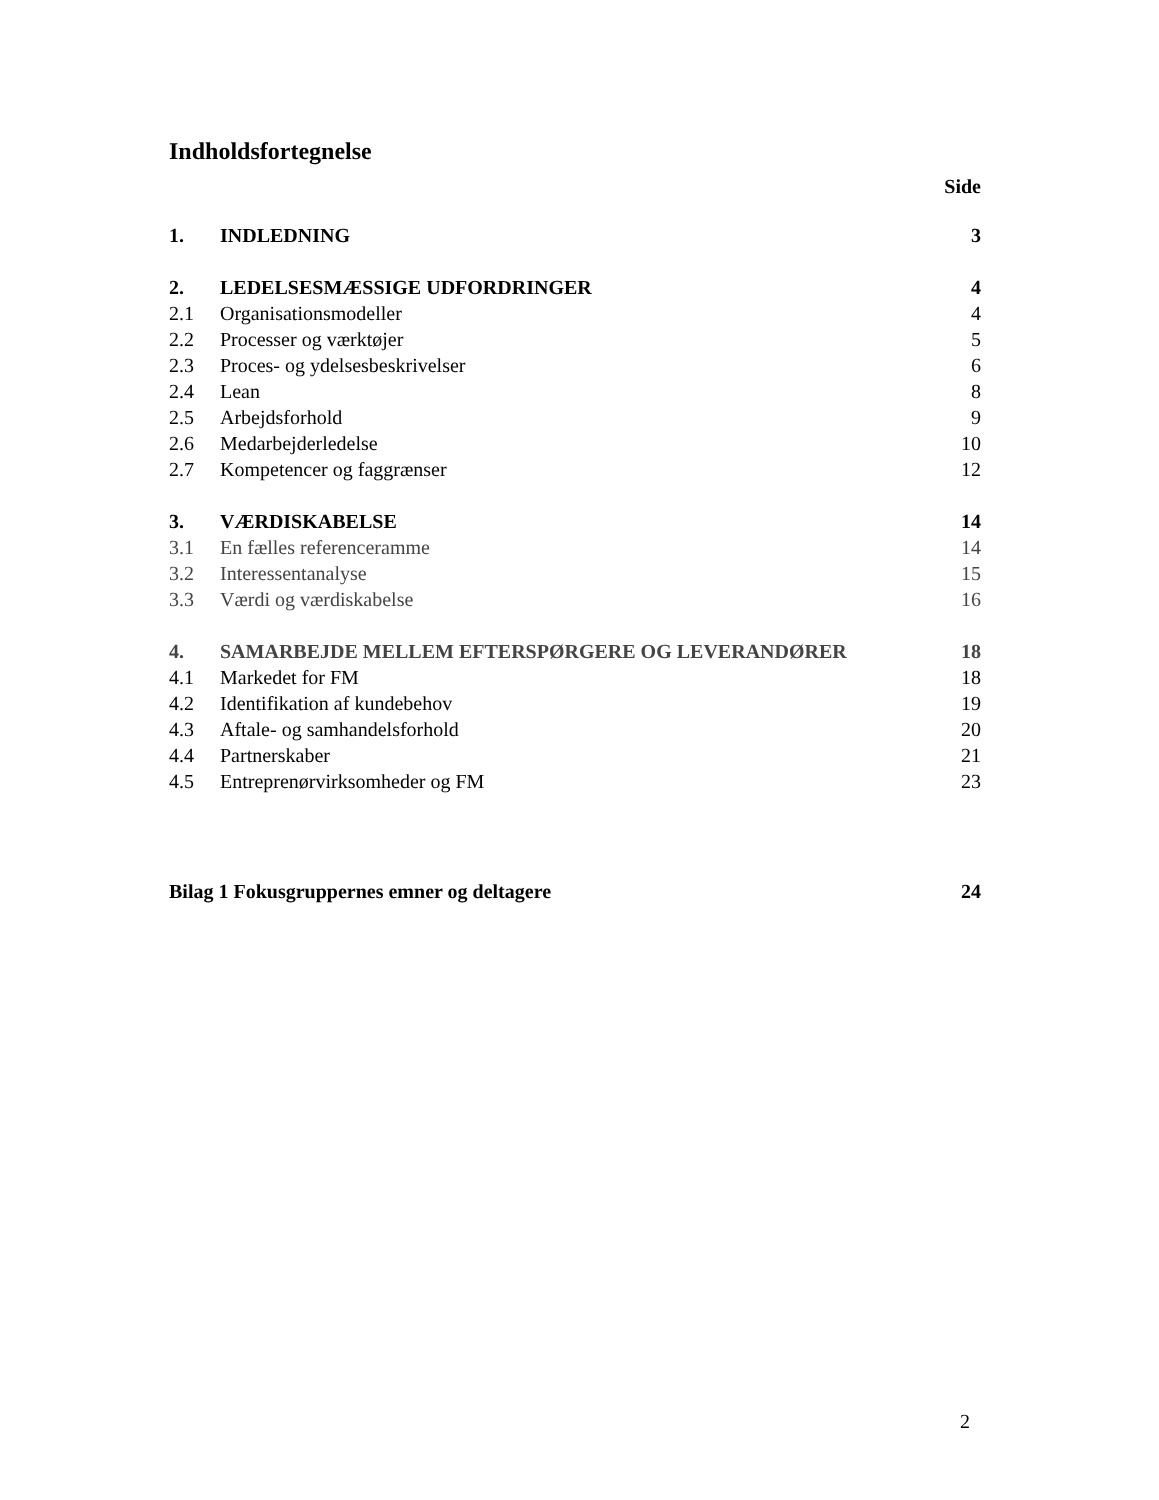Indholdsfortegnelse
Side
| 1. | INDLEDNING | 3 |
| 2. | LEDELSESMÆSSIGE UDFORDRINGER | 4 |
| 2.1 | Organisationsmodeller | 4 |
| 2.2 | Processer og værktøjer | 5 |
| 2.3 | Proces- og ydelsesbeskrivelser | 6 |
| 2.4 | Lean | 8 |
| 2.5 | Arbejdsforhold | 9 |
| 2.6 | Medarbejderledelse | 10 |
| 2.7 | Kompetencer og faggrænser | 12 |
| 3. | VÆRDISKABELSE | 14 |
| 3.1 | En fælles referenceramme | 14 |
| 3.2 | Interessentanalyse | 15 |
| 3.3 | Værdi og værdiskabelse | 16 |
| 4. | SAMARBEJDE MELLEM EFTERSPØRGERE OG LEVERANDØRER | 18 |
| 4.1 | Markedet for FM | 18 |
| 4.2 | Identifikation af kundebehov | 19 |
| 4.3 | Aftale- og samhandelsforhold | 20 |
| 4.4 | Partnerskaber | 21 |
| 4.5 | Entreprenørvirksomheder og FM | 23 |
| Bilag 1 Fokusgruppernes emner og deltagere | | 24 |
2